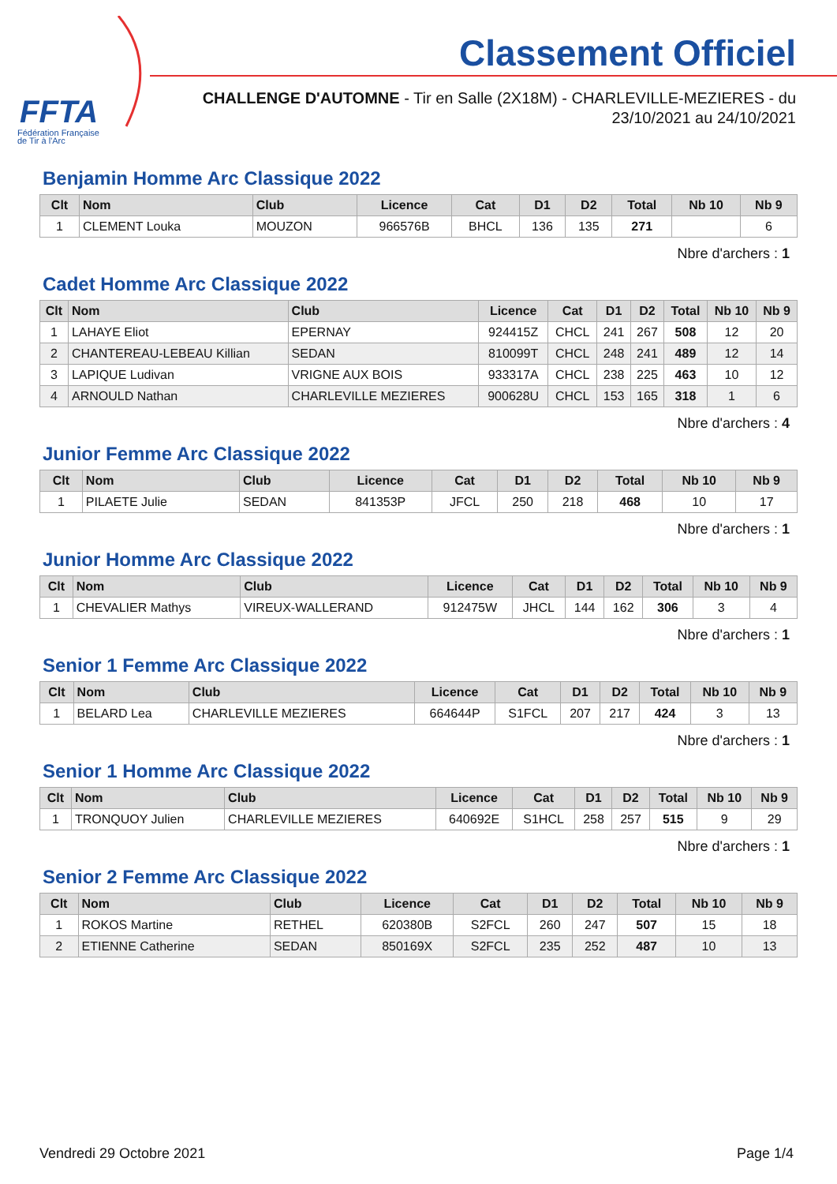FFTA
Fédération Française
de Tir à l'Arc
Classement Officiel
CHALLENGE D'AUTOMNE - Tir en Salle (2X18M) - CHARLEVILLE-MEZIERES - du
23/10/2021 au 24/10/2021
Benjamin Homme Arc Classique 2022
| Clt | Nom | Club | Licence | Cat | D1 | D2 | Total | Nb 10 | Nb 9 |
| --- | --- | --- | --- | --- | --- | --- | --- | --- | --- |
| 1 | CLEMENT Louka | MOUZON | 966576B | BHCL | 136 | 135 | 271 | | 6 |
Nbre d'archers : 1
Cadet Homme Arc Classique 2022
| Clt | Nom | Club | Licence | Cat | D1 | D2 | Total | Nb 10 | Nb 9 |
| --- | --- | --- | --- | --- | --- | --- | --- | --- | --- |
| 1 | LAHAYE Eliot | EPERNAY | 924415Z | CHCL | 241 | 267 | 508 | 12 | 20 |
| 2 | CHANTEREAU-LEBEAU Killian | SEDAN | 810099T | CHCL | 248 | 241 | 489 | 12 | 14 |
| 3 | LAPIQUE Ludivan | VRIGNE AUX BOIS | 933317A | CHCL | 238 | 225 | 463 | 10 | 12 |
| 4 | ARNOULD Nathan | CHARLEVILLE MEZIERES | 900628U | CHCL | 153 | 165 | 318 | 1 | 6 |
Nbre d'archers : 4
Junior Femme Arc Classique 2022
| Clt | Nom | Club | Licence | Cat | D1 | D2 | Total | Nb 10 | Nb 9 |
| --- | --- | --- | --- | --- | --- | --- | --- | --- | --- |
| 1 | PILAETE Julie | SEDAN | 841353P | JFCL | 250 | 218 | 468 | 10 | 17 |
Nbre d'archers : 1
Junior Homme Arc Classique 2022
| Clt | Nom | Club | Licence | Cat | D1 | D2 | Total | Nb 10 | Nb 9 |
| --- | --- | --- | --- | --- | --- | --- | --- | --- | --- |
| 1 | CHEVALIER Mathys | VIREUX-WALLERAND | 912475W | JHCL | 144 | 162 | 306 | 3 | 4 |
Nbre d'archers : 1
Senior 1 Femme Arc Classique 2022
| Clt | Nom | Club | Licence | Cat | D1 | D2 | Total | Nb 10 | Nb 9 |
| --- | --- | --- | --- | --- | --- | --- | --- | --- | --- |
| 1 | BELARD Lea | CHARLEVILLE MEZIERES | 664644P | S1FCL | 207 | 217 | 424 | 3 | 13 |
Nbre d'archers : 1
Senior 1 Homme Arc Classique 2022
| Clt | Nom | Club | Licence | Cat | D1 | D2 | Total | Nb 10 | Nb 9 |
| --- | --- | --- | --- | --- | --- | --- | --- | --- | --- |
| 1 | TRONQUOY Julien | CHARLEVILLE MEZIERES | 640692E | S1HCL | 258 | 257 | 515 | 9 | 29 |
Nbre d'archers : 1
Senior 2 Femme Arc Classique 2022
| Clt | Nom | Club | Licence | Cat | D1 | D2 | Total | Nb 10 | Nb 9 |
| --- | --- | --- | --- | --- | --- | --- | --- | --- | --- |
| 1 | ROKOS Martine | RETHEL | 620380B | S2FCL | 260 | 247 | 507 | 15 | 18 |
| 2 | ETIENNE Catherine | SEDAN | 850169X | S2FCL | 235 | 252 | 487 | 10 | 13 |
Vendredi 29 Octobre 2021 Page 1/4